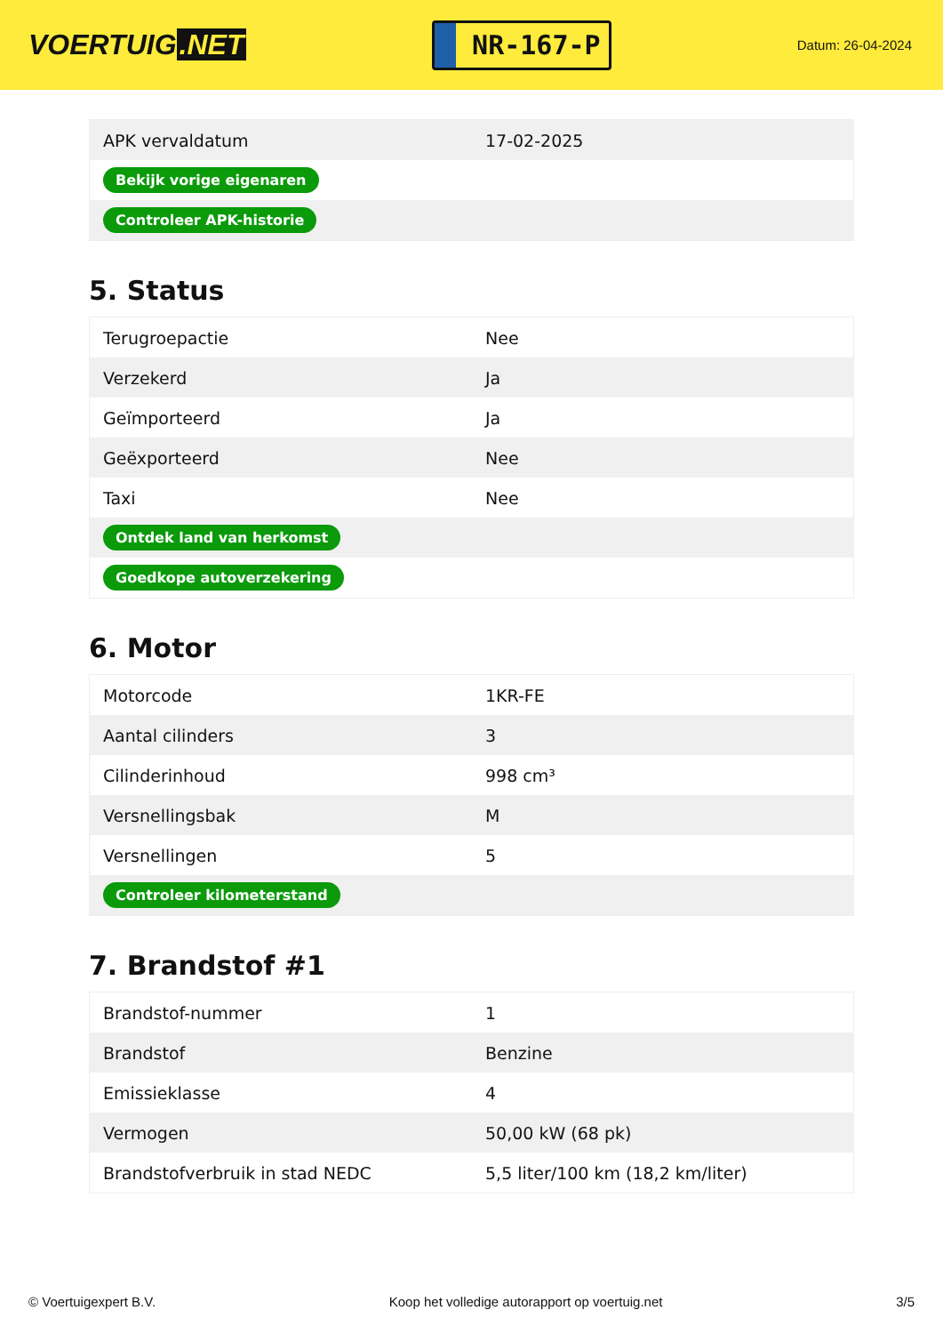VOERTUIG.NET
NR-167-P
Datum: 26-04-2024
| APK vervaldatum | 17-02-2025 |
| Bekijk vorige eigenaren | |
| Controleer APK-historie | |
5. Status
| Terugroepactie | Nee |
| Verzekerd | Ja |
| Geïmporteerd | Ja |
| Geëxporteerd | Nee |
| Taxi | Nee |
| Ontdek land van herkomst | |
| Goedkope autoverzekering | |
6. Motor
| Motorcode | 1KR-FE |
| Aantal cilinders | 3 |
| Cilinderinhoud | 998 cm³ |
| Versnellingsbak | M |
| Versnellingen | 5 |
| Controleer kilometerstand | |
7. Brandstof #1
| Brandstof-nummer | 1 |
| Brandstof | Benzine |
| Emissieklasse | 4 |
| Vermogen | 50,00 kW (68 pk) |
| Brandstofverbruik in stad NEDC | 5,5 liter/100 km (18,2 km/liter) |
© Voertuigexpert B.V. Koop het volledige autorapport op voertuig.net 3/5